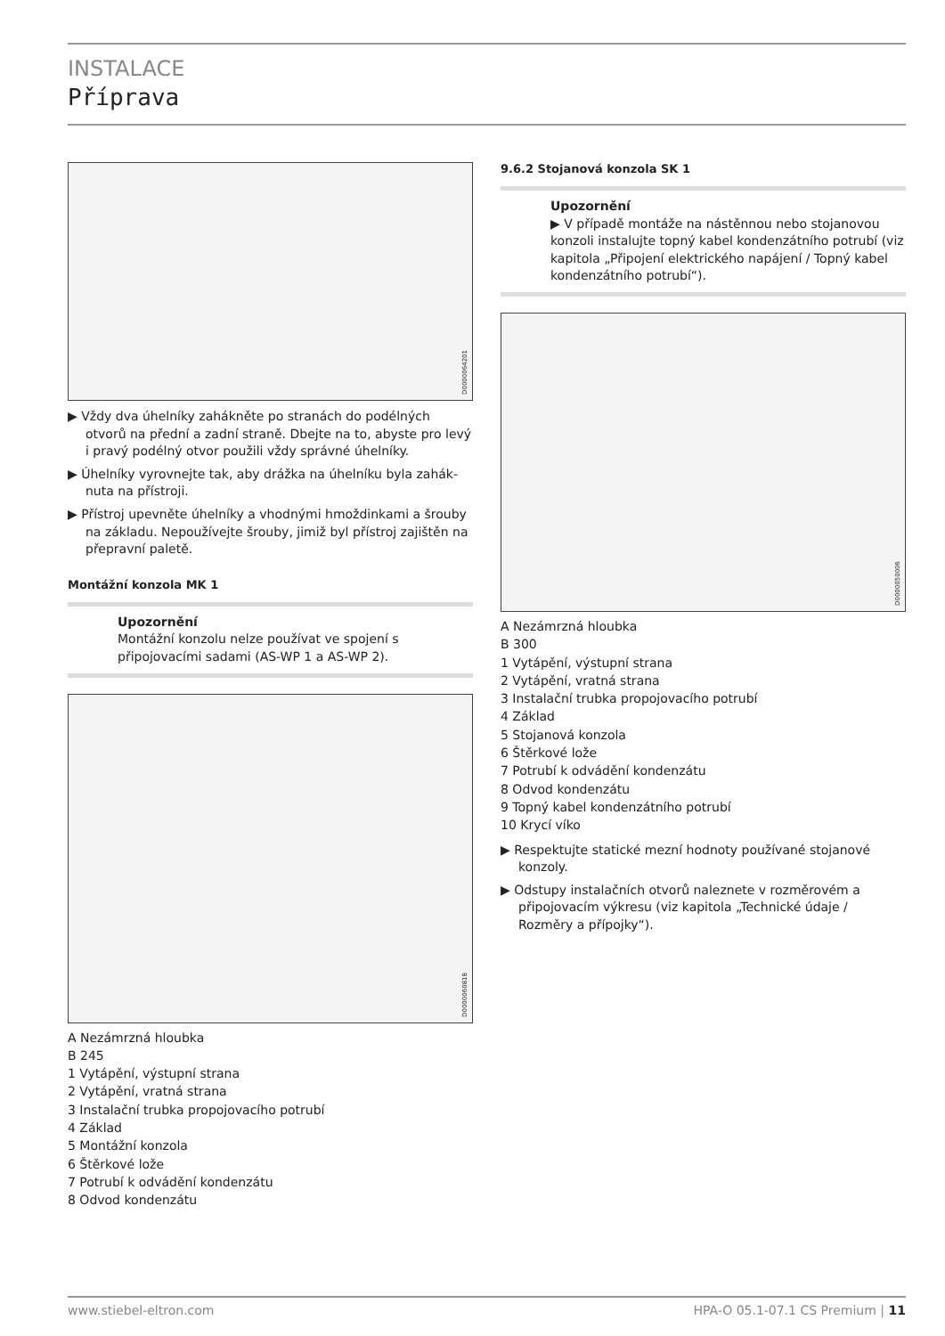INSTALACE
Příprava
D0000064201
▶ Vždy dva úhelníky zahákněte po stranách do podélných otvorů na přední a zadní straně. Dbejte na to, abyste pro levý i pravý podélný otvor použili vždy správné úhelníky.
▶ Úhelníky vyrovnejte tak, aby drážka na úhelníku byla zahák­nuta na přístroji.
▶ Přístroj upevněte úhelníky a vhodnými hmoždinkami a šrouby na základu. Nepoužívejte šrouby, jimiž byl přístroj zajištěn na přepravní paletě.
Montážní konzola MK 1
Upozornění
Montážní konzolu nelze používat ve spojení s připojovacími sadami (AS-WP 1 a AS-WP 2).
D0000060818
A Nezámrzná hloubka
B 245
1 Vytápění, výstupní strana
2 Vytápění, vratná strana
3 Instalační trubka propojovacího potrubí
4 Základ
5 Montážní konzola
6 Štěrkové lože
7 Potrubí k odvádění kondenzátu
8 Odvod kondenzátu
9.6.2 Stojanová konzola SK 1
Upozornění
▶ V případě montáže na nástěnnou nebo stojanovou konzoli instalujte topný kabel kondenzátního potrubí (viz kapitola „Připojení elektrického napájení / Topný kabel kondenzátního potrubí“).
D0000050006
A Nezámrzná hloubka
B 300
1 Vytápění, výstupní strana
2 Vytápění, vratná strana
3 Instalační trubka propojovacího potrubí
4 Základ
5 Stojanová konzola
6 Štěrkové lože
7 Potrubí k odvádění kondenzátu
8 Odvod kondenzátu
9 Topný kabel kondenzátního potrubí
10 Krycí víko
▶ Respektujte statické mezní hodnoty používané stojanové konzoly.
▶ Odstupy instalačních otvorů naleznete v rozměrovém a připojovacím výkresu (viz kapitola „Technické údaje / Rozměry a přípojky“).
www.stiebel-eltron.com HPA-O 05.1-07.1 CS Premium | 11